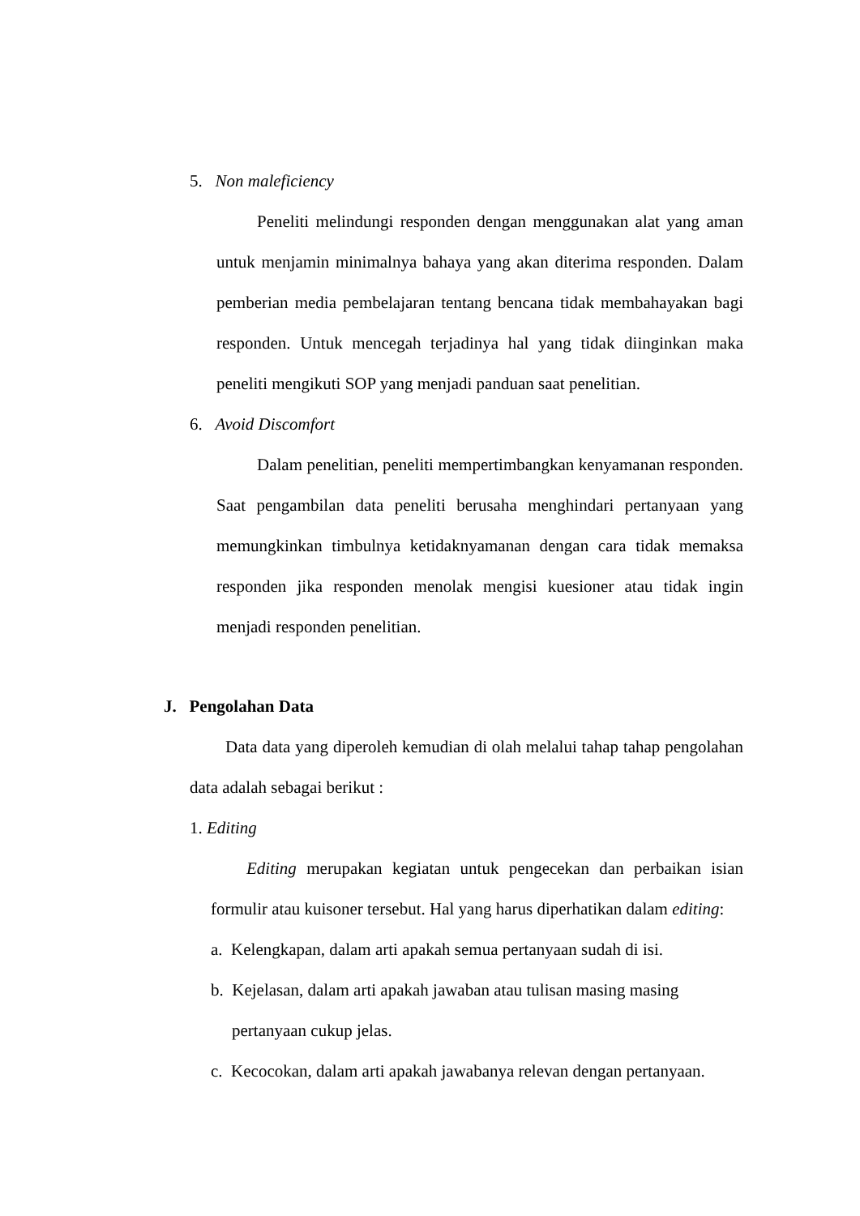5. Non maleficiency
Peneliti melindungi responden dengan menggunakan alat yang aman untuk menjamin minimalnya bahaya yang akan diterima responden. Dalam pemberian media pembelajaran tentang bencana tidak membahayakan bagi responden. Untuk mencegah terjadinya hal yang tidak diinginkan maka peneliti mengikuti SOP yang menjadi panduan saat penelitian.
6. Avoid Discomfort
Dalam penelitian, peneliti mempertimbangkan kenyamanan responden. Saat pengambilan data peneliti berusaha menghindari pertanyaan yang memungkinkan timbulnya ketidaknyamanan dengan cara tidak memaksa responden jika responden menolak mengisi kuesioner atau tidak ingin menjadi responden penelitian.
J. Pengolahan Data
Data data yang diperoleh kemudian di olah melalui tahap tahap pengolahan data adalah sebagai berikut :
1. Editing
Editing merupakan kegiatan untuk pengecekan dan perbaikan isian formulir atau kuisoner tersebut. Hal yang harus diperhatikan dalam editing:
a. Kelengkapan, dalam arti apakah semua pertanyaan sudah di isi.
b. Kejelasan, dalam arti apakah jawaban atau tulisan masing masing
pertanyaan cukup jelas.
c. Kecocokan, dalam arti apakah jawabanya relevan dengan pertanyaan.